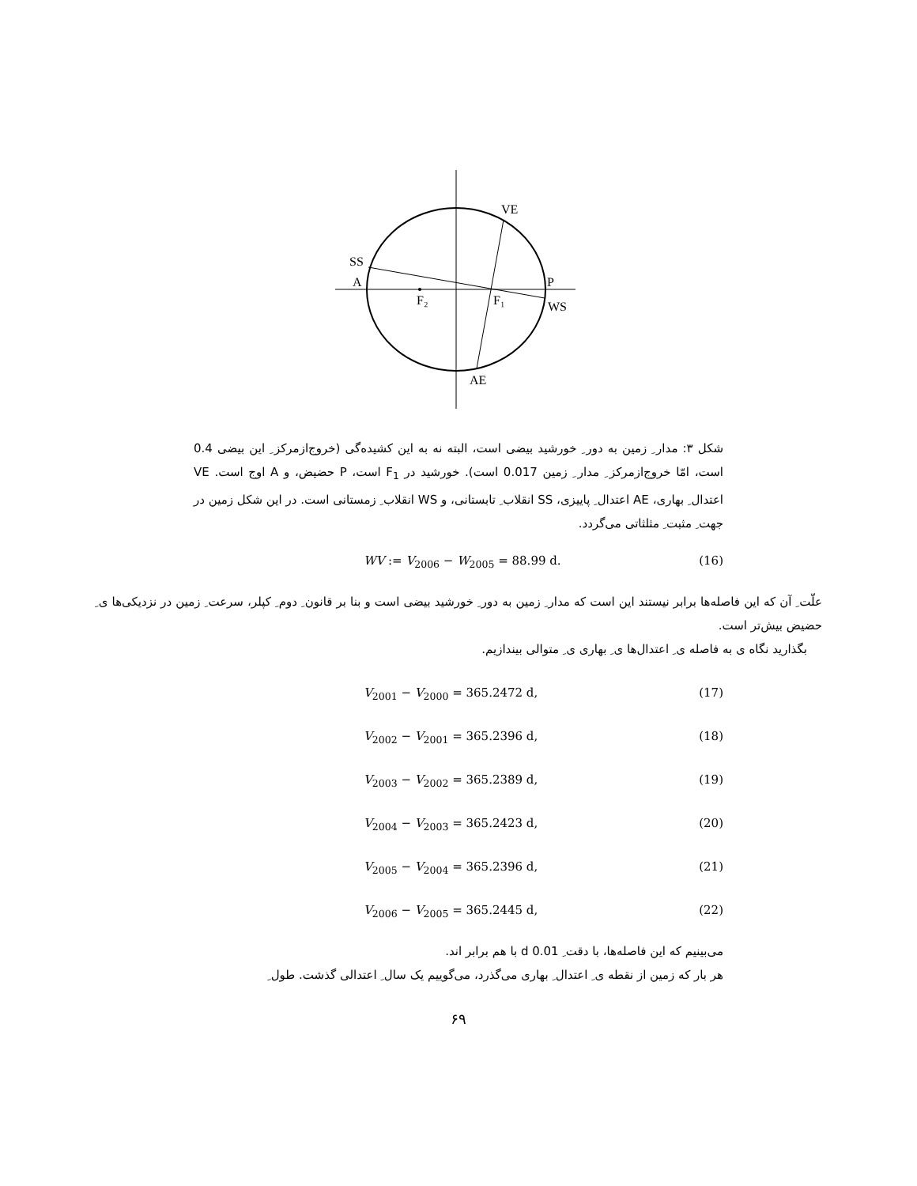VE
SS
A
P
WS
F₂
F₁
AE
شکل ۳: مدار ِ زمین به دور ِ خورشید بیضی است، البته نه به این کشیده‌گی (خروج‌ازمرکز ِ این بیضی 0.4 است، امّا خروج‌ازمرکز ِ مدار ِ زمین 0.017 است). خورشید در F<sub>1</sub> است، P حضیض، و A اوج است. VE اعتدال ِ بهاری، AE اعتدال ِ پاییزی، SS انقلاب ِ تابستانی، و WS انقلاب ِ زمستانی است. در این شکل زمین در جهت ِ مثبت ِ مثلثاتی می‌گردد.
WV := V<sub>2006</sub> − W<sub>2005</sub> = 88.99 d. (16)
علّت ِ آن که این فاصله‌ها برابر نیستند این است که مدار ِ زمین به دور ِ خورشید بیضی است و بنا بر قانون ِ دوم ِ کپلر، سرعت ِ زمین در نزدیکی‌ها ی ِ حضیض بیش‌تر است.
بگذارید نگاه ی به فاصله ی ِ اعتدال‌ها ی ِ بهاری ی ِ متوالی بیندازیم.
V<sub>2001</sub> − V<sub>2000</sub> = 365.2472 d, (17)
V<sub>2002</sub> − V<sub>2001</sub> = 365.2396 d, (18)
V<sub>2003</sub> − V<sub>2002</sub> = 365.2389 d, (19)
V<sub>2004</sub> − V<sub>2003</sub> = 365.2423 d, (20)
V<sub>2005</sub> − V<sub>2004</sub> = 365.2396 d, (21)
V<sub>2006</sub> − V<sub>2005</sub> = 365.2445 d, (22)
می‌بینیم که این فاصله‌ها، با دقت ِ 0.01 d با هم برابر اند.
هر بار که زمین از نقطه ی ِ اعتدال ِ بهاری می‌گذرد، می‌گوییم یک سال ِ اعتدالی گذشت. طول ِ
۶۹